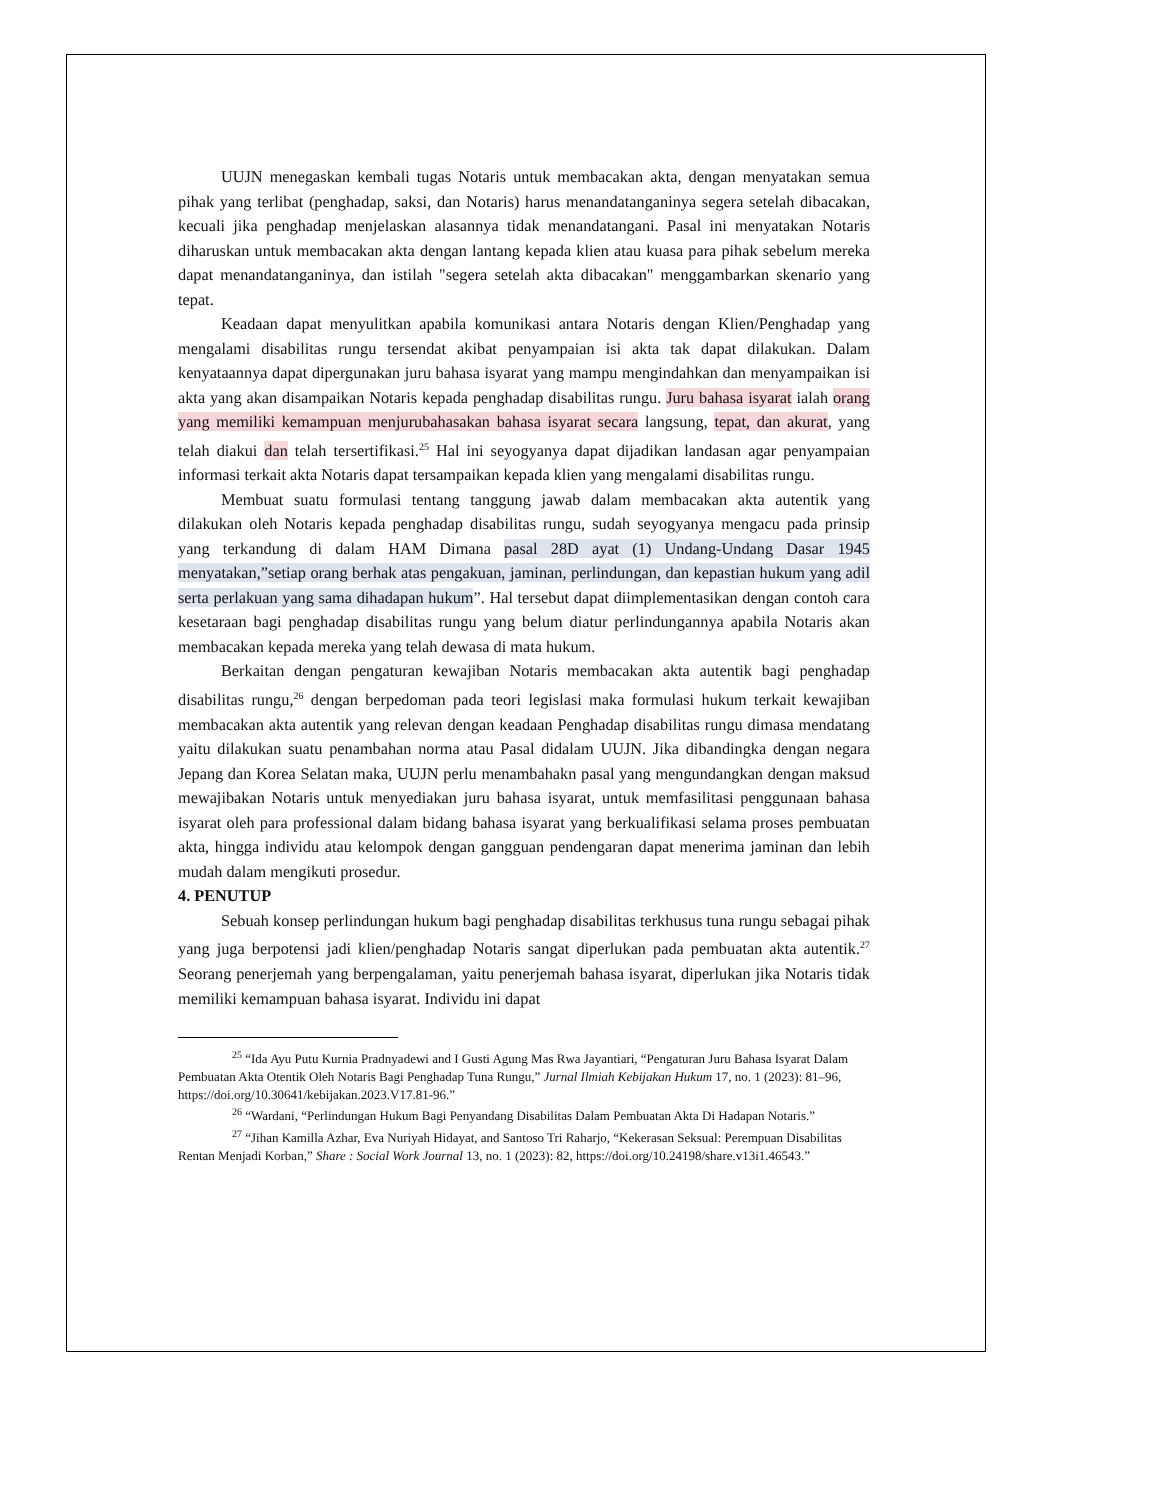UUJN menegaskan kembali tugas Notaris untuk membacakan akta, dengan menyatakan semua pihak yang terlibat (penghadap, saksi, dan Notaris) harus menandatanganinya segera setelah dibacakan, kecuali jika penghadap menjelaskan alasannya tidak menandatangani. Pasal ini menyatakan Notaris diharuskan untuk membacakan akta dengan lantang kepada klien atau kuasa para pihak sebelum mereka dapat menandatanganinya, dan istilah "segera setelah akta dibacakan" menggambarkan skenario yang tepat.
Keadaan dapat menyulitkan apabila komunikasi antara Notaris dengan Klien/Penghadap yang mengalami disabilitas rungu tersendat akibat penyampaian isi akta tak dapat dilakukan. Dalam kenyataannya dapat dipergunakan juru bahasa isyarat yang mampu mengindahkan dan menyampaikan isi akta yang akan disampaikan Notaris kepada penghadap disabilitas rungu. Juru bahasa isyarat ialah orang yang memiliki kemampuan menjurubahasakan bahasa isyarat secara langsung, tepat, dan akurat, yang telah diakui dan telah tersertifikasi.<sup>25</sup> Hal ini seyogyanya dapat dijadikan landasan agar penyampaian informasi terkait akta Notaris dapat tersampaikan kepada klien yang mengalami disabilitas rungu.
Membuat suatu formulasi tentang tanggung jawab dalam membacakan akta autentik yang dilakukan oleh Notaris kepada penghadap disabilitas rungu, sudah seyogyanya mengacu pada prinsip yang terkandung di dalam HAM Dimana pasal 28D ayat (1) Undang-Undang Dasar 1945 menyatakan,”setiap orang berhak atas pengakuan, jaminan, perlindungan, dan kepastian hukum yang adil serta perlakuan yang sama dihadapan hukum”. Hal tersebut dapat diimplementasikan dengan contoh cara kesetaraan bagi penghadap disabilitas rungu yang belum diatur perlindungannya apabila Notaris akan membacakan kepada mereka yang telah dewasa di mata hukum.
Berkaitan dengan pengaturan kewajiban Notaris membacakan akta autentik bagi penghadap disabilitas rungu,<sup>26</sup> dengan berpedoman pada teori legislasi maka formulasi hukum terkait kewajiban membacakan akta autentik yang relevan dengan keadaan Penghadap disabilitas rungu dimasa mendatang yaitu dilakukan suatu penambahan norma atau Pasal didalam UUJN. Jika dibandingka dengan negara Jepang dan Korea Selatan maka, UUJN perlu menambahakn pasal yang mengundangkan dengan maksud mewajibakan Notaris untuk menyediakan juru bahasa isyarat, untuk memfasilitasi penggunaan bahasa isyarat oleh para professional dalam bidang bahasa isyarat yang berkualifikasi selama proses pembuatan akta, hingga individu atau kelompok dengan gangguan pendengaran dapat menerima jaminan dan lebih mudah dalam mengikuti prosedur.
4. PENUTUP
Sebuah konsep perlindungan hukum bagi penghadap disabilitas terkhusus tuna rungu sebagai pihak yang juga berpotensi jadi klien/penghadap Notaris sangat diperlukan pada pembuatan akta autentik.<sup>27</sup> Seorang penerjemah yang berpengalaman, yaitu penerjemah bahasa isyarat, diperlukan jika Notaris tidak memiliki kemampuan bahasa isyarat. Individu ini dapat
<sup>25</sup> “Ida Ayu Putu Kurnia Pradnyadewi and I Gusti Agung Mas Rwa Jayantiari, “Pengaturan Juru Bahasa Isyarat Dalam Pembuatan Akta Otentik Oleh Notaris Bagi Penghadap Tuna Rungu,” Jurnal Ilmiah Kebijakan Hukum 17, no. 1 (2023): 81–96, https://doi.org/10.30641/kebijakan.2023.V17.81-96.”
<sup>26</sup> “Wardani, “Perlindungan Hukum Bagi Penyandang Disabilitas Dalam Pembuatan Akta Di Hadapan Notaris.”
<sup>27</sup> “Jihan Kamilla Azhar, Eva Nuriyah Hidayat, and Santoso Tri Raharjo, “Kekerasan Seksual: Perempuan Disabilitas Rentan Menjadi Korban,” Share : Social Work Journal 13, no. 1 (2023): 82, https://doi.org/10.24198/share.v13i1.46543.”